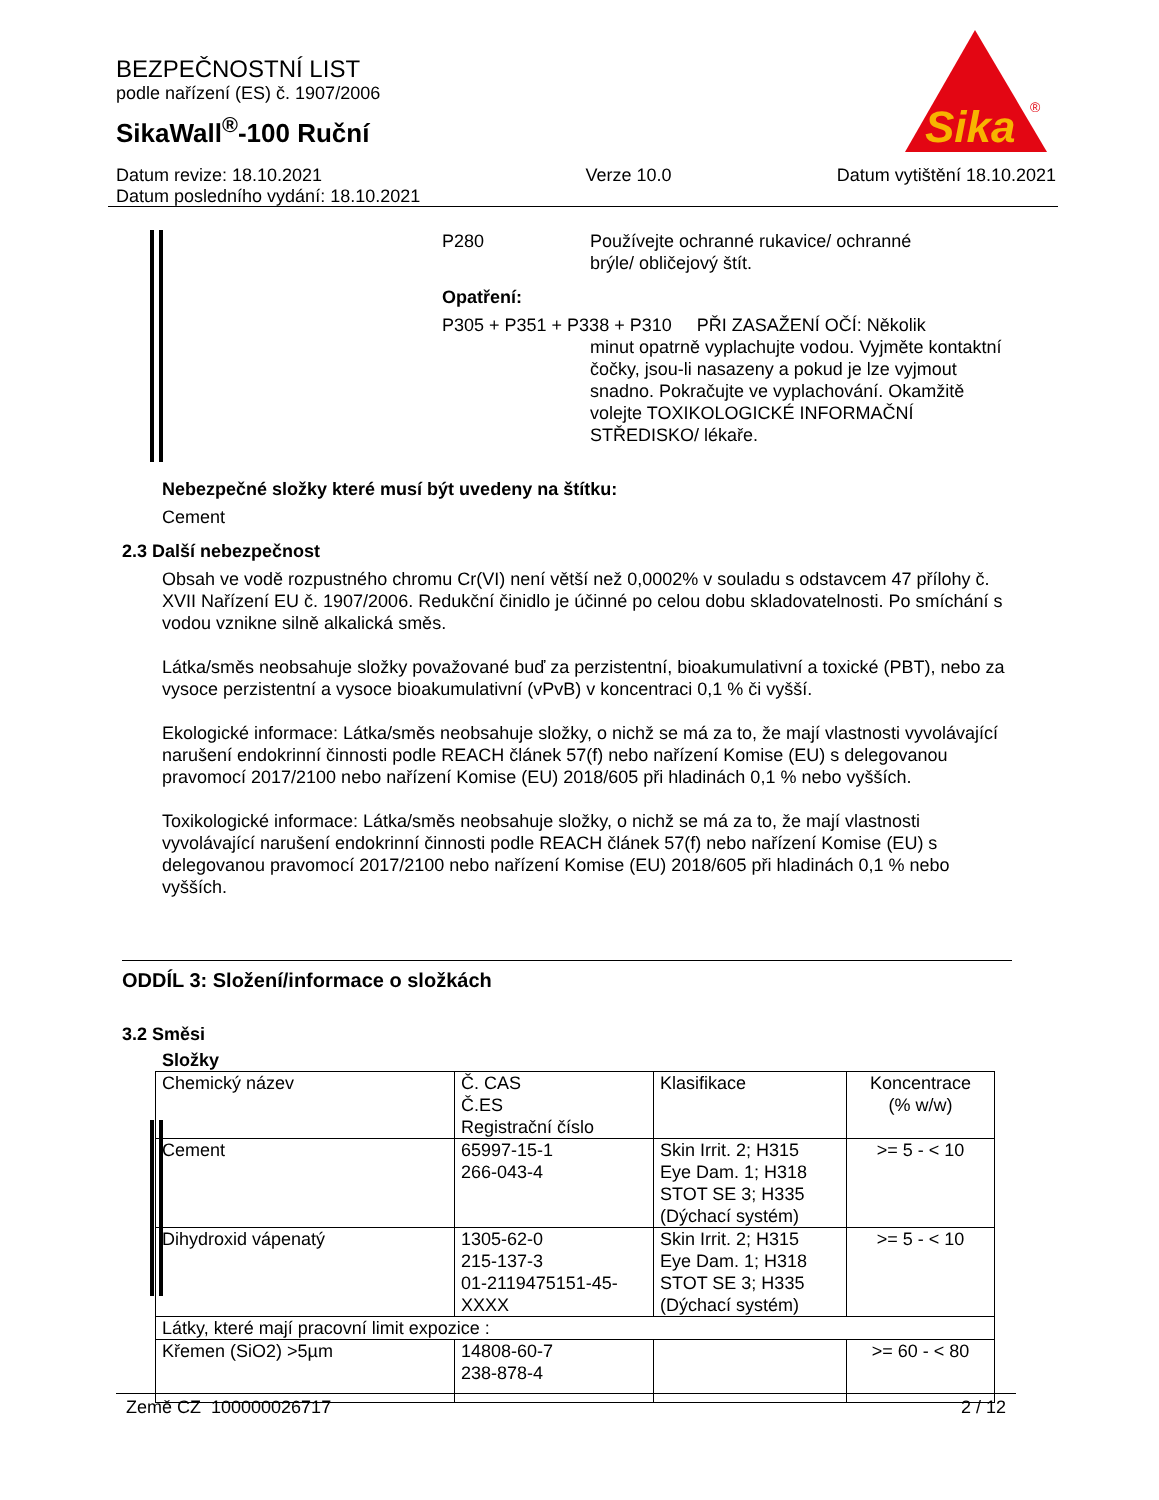BEZPEČNOSTNÍ LIST
podle nařízení (ES) č. 1907/2006
SikaWall<sup>®</sup>-100 Ruční
Sika
®
Datum revize: 18.10.2021
Datum posledního vydání: 18.10.2021
Verze 10.0 Datum vytištění 18.10.2021
P280 Používejte ochranné rukavice/ ochranné
brýle/ obličejový štít.
Opatření:
P305 + P351 + P338 + P310 PŘI ZASAŽENÍ OČÍ: Několik
minut opatrně vyplachujte vodou. Vyjměte kontaktní čočky, jsou-li nasazeny a pokud je lze vyjmout snadno. Pokračujte ve vyplachování. Okamžitě volejte TOXIKOLOGICKÉ INFORMAČNÍ STŘEDISKO/ lékaře.
Nebezpečné složky které musí být uvedeny na štítku:
Cement
2.3 Další nebezpečnost
Obsah ve vodě rozpustného chromu Cr(VI) není větší než 0,0002% v souladu s odstavcem 47 přílohy č. XVII Nařízení EU č. 1907/2006. Redukční činidlo je účinné po celou dobu skladovatelnosti. Po smíchání s vodou vznikne silně alkalická směs.
Látka/směs neobsahuje složky považované buď za perzistentní, bioakumulativní a toxické (PBT), nebo za vysoce perzistentní a vysoce bioakumulativní (vPvB) v koncentraci 0,1 % či vyšší.
Ekologické informace: Látka/směs neobsahuje složky, o nichž se má za to, že mají vlastnosti vyvolávající narušení endokrinní činnosti podle REACH článek 57(f) nebo nařízení Komise (EU) s delegovanou pravomocí 2017/2100 nebo nařízení Komise (EU) 2018/605 při hladinách 0,1 % nebo vyšších.
Toxikologické informace: Látka/směs neobsahuje složky, o nichž se má za to, že mají vlastnosti vyvolávající narušení endokrinní činnosti podle REACH článek 57(f) nebo nařízení Komise (EU) s delegovanou pravomocí 2017/2100 nebo nařízení Komise (EU) 2018/605 při hladinách 0,1 % nebo vyšších.
ODDÍL 3: Složení/informace o složkách
3.2 Směsi
Složky
| Chemický název | Č. CAS Č.ES Registrační číslo | Klasifikace | Koncentrace (% w/w) |
| Cement | 65997-15-1 266-043-4 | Skin Irrit. 2; H315 Eye Dam. 1; H318 STOT SE 3; H335 (Dýchací systém) | >= 5 - < 10 |
| Dihydroxid vápenatý | 1305-62-0 215-137-3 01-2119475151-45-XXXX | Skin Irrit. 2; H315 Eye Dam. 1; H318 STOT SE 3; H335 (Dýchací systém) | >= 5 - < 10 |
| Látky, které mají pracovní limit expozice : | | | |
| Křemen (SiO2) >5µm | 14808-60-7 238-878-4 | | >= 60 - < 80 |
Země CZ 100000026717 2 / 12